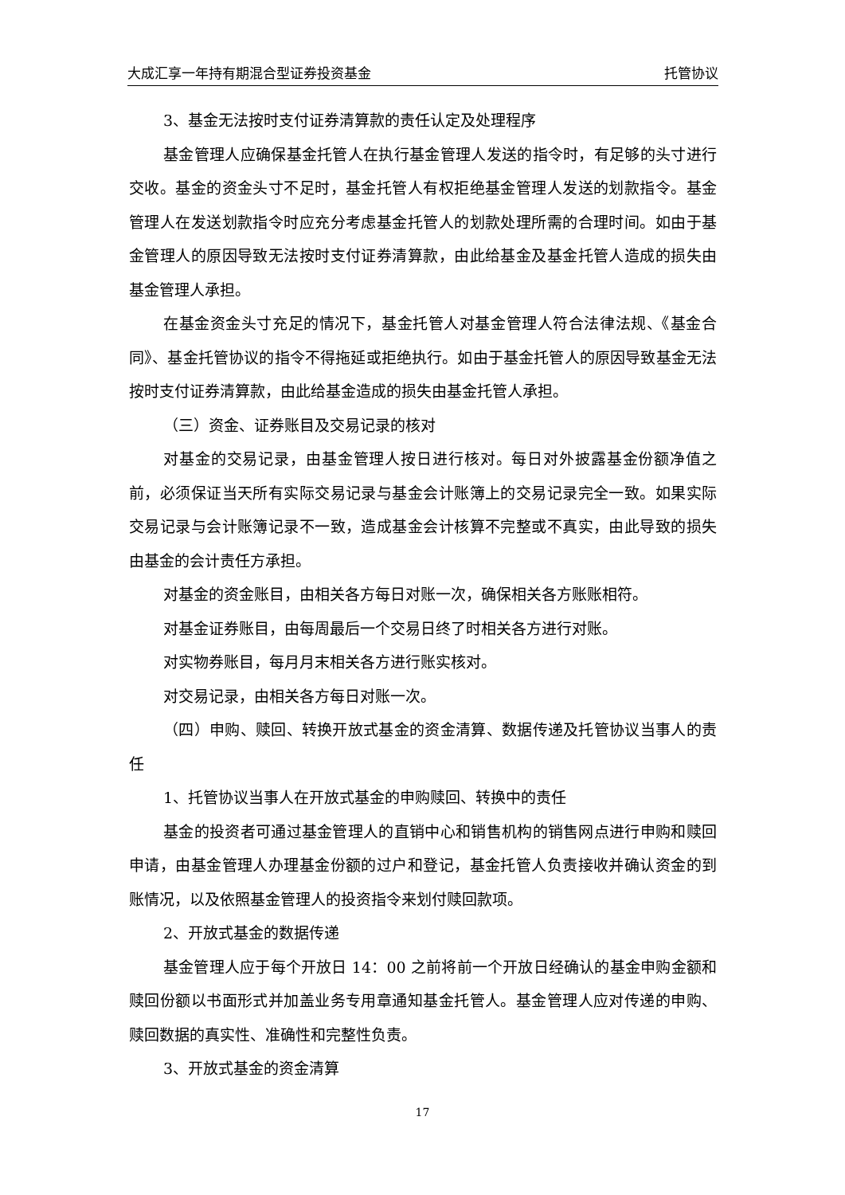大成汇享一年持有期混合型证券投资基金 托管协议
3、基金无法按时支付证券清算款的责任认定及处理程序
基金管理人应确保基金托管人在执行基金管理人发送的指令时，有足够的头寸进行交收。基金的资金头寸不足时，基金托管人有权拒绝基金管理人发送的划款指令。基金管理人在发送划款指令时应充分考虑基金托管人的划款处理所需的合理时间。如由于基金管理人的原因导致无法按时支付证券清算款，由此给基金及基金托管人造成的损失由基金管理人承担。
在基金资金头寸充足的情况下，基金托管人对基金管理人符合法律法规、《基金合同》、基金托管协议的指令不得拖延或拒绝执行。如由于基金托管人的原因导致基金无法按时支付证券清算款，由此给基金造成的损失由基金托管人承担。
（三）资金、证券账目及交易记录的核对
对基金的交易记录，由基金管理人按日进行核对。每日对外披露基金份额净值之前，必须保证当天所有实际交易记录与基金会计账簿上的交易记录完全一致。如果实际交易记录与会计账簿记录不一致，造成基金会计核算不完整或不真实，由此导致的损失由基金的会计责任方承担。
对基金的资金账目，由相关各方每日对账一次，确保相关各方账账相符。
对基金证券账目，由每周最后一个交易日终了时相关各方进行对账。
对实物券账目，每月月末相关各方进行账实核对。
对交易记录，由相关各方每日对账一次。
（四）申购、赎回、转换开放式基金的资金清算、数据传递及托管协议当事人的责任
1、托管协议当事人在开放式基金的申购赎回、转换中的责任
基金的投资者可通过基金管理人的直销中心和销售机构的销售网点进行申购和赎回申请，由基金管理人办理基金份额的过户和登记，基金托管人负责接收并确认资金的到账情况，以及依照基金管理人的投资指令来划付赎回款项。
2、开放式基金的数据传递
基金管理人应于每个开放日 14：00 之前将前一个开放日经确认的基金申购金额和赎回份额以书面形式并加盖业务专用章通知基金托管人。基金管理人应对传递的申购、赎回数据的真实性、准确性和完整性负责。
3、开放式基金的资金清算
17